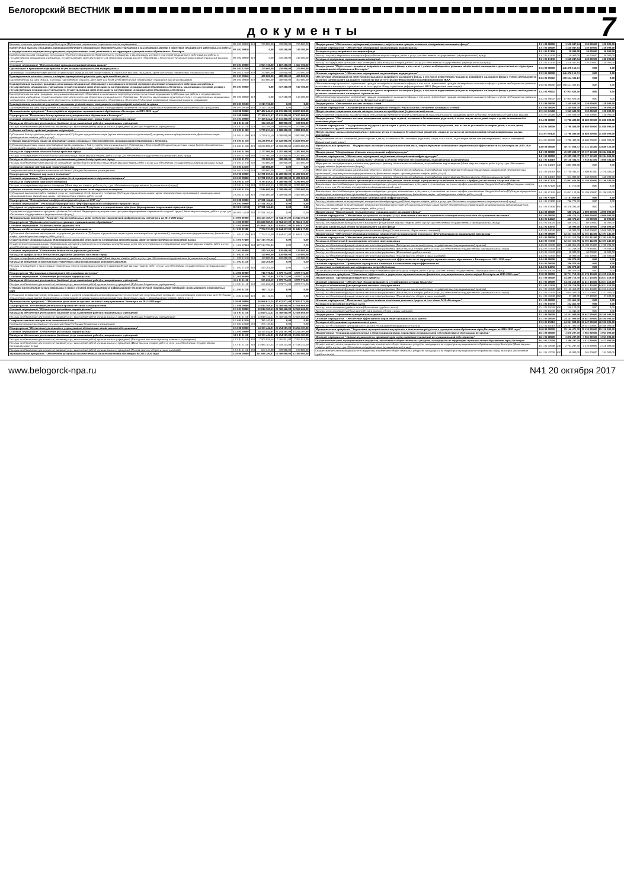Белогорский ВЕСТНИК
документы
7
| Выплаты почетным гражданам города Белогорск (Публичные нормативные социальные выплаты гражданам) | 09 1 02 90030 | 310 | 720 000,00 | 720 000,00 | 720 000,00 |
| Ежемесячная выплата гражданам, проходящим обучение в медицинском образовательном учреждении и заключившим договор о подготовке медицинского работника для работы в государственном медицинском учреждении, осуществляющем свою деятельность на территории муниципального образования г. Белогорск | 09 1 02 90050 | | 0,00 | 310 500,00 | 310 500,00 |
| Ежемесячная выплата гражданам, проходящим обучение в медицинском образовательном учреждении и заключившим договор о подготовке медицинского работника для работы в государственном медицинском учреждении, осуществляющем свою деятельность на территории муниципального образования г. Белогорск (Публичные нормативные социальные выплаты гражданам) | 09 1 02 90050 | 310 | 0,00 | 310 500,00 | 310 500,00 |
| Основное мероприятие "Предоставление гражданам единовременных выплат" | 09 1 03 00000 | | 2 963 738,00 | 1 167 500,00 | 1 167 500,00 |
| Организация и проведение мероприятий по реализации муниципальной подпрограммы | 09 1 03 12340 | | 250 000,00 | 250 000,00 | 250 000,00 |
| Организация и проведение мероприятий по реализации муниципальной подпрограммы (Социальные выплаты гражданам, кроме публичных нормативных социальных выплат) | 09 1 03 12340 | 320 | 250 000,00 | 250 000,00 | 250 000,00 |
| Единовременная выплата семьям, в которых одновременно родилось двое, трое или более детей | 09 1 03 90040 | | 400 000,00 | 400 000,00 | 400 000,00 |
| Единовременная выплата семьям, в которых одновременно родилось двое, трое или более детей (Публичные нормативные социальные выплаты гражданам) | 09 1 03 90040 | 310 | 400 000,00 | 400 000,00 | 400 000,00 |
| Единовременная выплата гражданам, получившим медицинское образование и являющимся стороной договора о подготовке медицинского работника для работы в государственном медицинском учреждении, осуществляющем свою деятельность на территории муниципального образования г. Белогорск, заключившим трудовой договор с государственным медицинским учреждением, осуществляющим свою деятельность на территории муниципального образования г. Белогорск | 09 1 03 90060 | | 0,00 | 517 500,00 | 517 500,00 |
| Единовременная выплата гражданам, получившим медицинское образование и являющимся стороной договора о подготовке медицинского работника для работы в государственном медицинском учреждении, осуществляющем свою деятельность на территории муниципального образования г. Белогорск, заключившим трудовой договор с государственным медицинским учреждением, осуществляющим свою деятельность на территории муниципального образования г. Белогорск (Публичные нормативные социальные выплаты гражданам) | 09 1 03 90060 | 310 | 0,00 | 517 500,00 | 517 500,00 |
| Единовременная выплата на улучшение жилищных условий лицам, находящимся в координарной жизненной ситуации | 09 1 03 90100 | | 2 313 738,00 | 0,00 | 0,00 |
| Единовременная выплата на улучшение жилищных условий лицам, находящимся в координарной жизненной ситуации (Публичные нормативные социальные выплаты гражданам) | 09 1 03 90100 | 310 | 2 313 738,00 | 0,00 | 0,00 |
| Муниципальная программа "Благоустройство территории муниципального образования г.Белогорск на 2015-2020 годы" | 10 0 00 00000 | | 117 402 646,25 | 68 835 800,00 | 68 835 800,00 |
| Подпрограмма "Повышение благоустроенности муниципального образования г.Белогорск" | 10 1 00 00000 | | 77 109 622,47 | 57 635 800,00 | 57 635 800,00 |
| Основное мероприятие "Обеспечение мероприятий по повышению уровня благоустроенности города" | 10 1 01 00000 | | 77 109 622,47 | 57 635 800,00 | 57 635 800,00 |
| Расходы на обеспечение деятельности (оказание услуг, выполнение работ) муниципальных учреждений | 10 1 01 11110 | | 194 189,50 | 100 000,00 | 100 000,00 |
| Расходы на обеспечение деятельности (оказание услуг, выполнение работ) муниципальных учреждений (Субсидии бюджетным учреждениям) | 10 1 01 11110 | 610 | 194 189,50 | 100 000,00 | 100 000,00 |
| Субсидия на благоустройство дворовых территорий | 10 1 01 11200 | | 5 779 633,10 | 2 000 000,00 | 2 000 000,00 |
| Субсидия на благоустройство дворовых территорий (Субсидии юридическим лицам (кроме некоммерческих организаций), индивидуальным предпринимателям, физическим лицам - производителям товаров, работ, услуг) | 10 1 01 11200 | 810 | 5 779 633,10 | 2 000 000,00 | 2 000 000,00 |
| Субсидия юридическим лицам на возмещение затрат, связанных с благоустройством муниципального образования г. Белогорск | 10 1 01 11250 | | 68 238 099,87 | 53 028 000,00 | 53 028 000,00 |
| Субсидия юридическим лицам на возмещение затрат, связанных с благоустройством муниципального образования г. Белогорск (Субсидии юридическим лицам (кроме некоммерческих организаций), индивидуальным предпринимателям, физическим лицам - производителям товаров, работ, услуг) | 10 1 01 11250 | 810 | 68 238 099,87 | 53 028 000,00 | 53 028 000,00 |
| Расходы по содержанию объектов благоустройства города | 10 1 01 11260 | | 2 377 900,00 | 2 207 800,00 | 2 207 800,00 |
| Расходы по содержанию объектов благоустройства города (Иные закупки товаров, работ и услуг для обеспечения государственных (муниципальных) нужд) | 10 1 01 11260 | 240 | 2 377 900,00 | 2 207 800,00 | 2 207 800,00 |
| Расходы на обеспечение мероприятий по повышению уровня благоустройства города | 10 1 01 11270 | | 170 000,00 | 300 000,00 | 300 000,00 |
| Расходы на обеспечение мероприятий по повышению уровня благоустройства города (Иные закупки товаров, работ и услуг для обеспечения государственных (муниципальных) нужд) | 10 1 01 11270 | 240 | 170 000,00 | 300 000,00 | 300 000,00 |
| Совершенствование материально-технической базы | 10 1 01 12350 | | 349 800,00 | 0,00 | 0,00 |
| Совершенствование материально-технической базы (Субсидии бюджетным учреждениям) | 10 1 01 12350 | 610 | 349 800,00 | 0,00 | 0,00 |
| Подпрограмма "Развитие наружного освещения" | 10 2 00 00000 | | 12 701 859,33 | 11 200 000,00 | 11 200 000,00 |
| Основное мероприятие "Содержание и ремонт сетей муниципального наружного освещения" | 10 2 01 00000 | | 12 701 859,33 | 11 200 000,00 | 11 200 000,00 |
| Расходы по содержанию наружного освещения | 10 2 01 11210 | | 9 785 859,33 | 8 700 000,00 | 8 700 000,00 |
| Расходы по содержанию наружного освещения (Иные закупки товаров, работ и услуг для обеспечения государственных (муниципальных) нужд) | 10 2 01 11210 | 240 | 9 785 859,33 | 8 700 000,00 | 8 700 000,00 |
| Субсидия на выполнение работ, оказание услуг по содержанию сетей наружного освещения | 10 2 01 11220 | | 2 916 000,00 | 2 500 000,00 | 2 500 000,00 |
| Субсидия на выполнение работ, оказание услуг по содержанию сетей наружного освещения (Субсидии юридическим лицам (кроме некоммерческих организаций), индивидуальным предпринимателям, физическим лицам - производителям товаров, работ, услуг) | 10 2 01 11220 | 810 | 2 916 000,00 | 2 500 000,00 | 2 500 000,00 |
| Подпрограмма "Формирование комфортной городской среды на 2017 год" | 10 3 00 00000 | | 27 591 164,45 | 0,00 | 0,00 |
| Основное мероприятие: "Реализация мероприятий в сфере формирования комфортной городской среды" | 10 3 01 00000 | | 27 591 164,45 | 0,00 | 0,00 |
| Поддержка государственных программ субъектов Российской Федерации и муниципальных программ формирования современной городской среды | 10 3 01 L5550 | | 27 591 164,45 | 0,00 | 0,00 |
| Поддержка государственных программ субъектов Российской Федерации и муниципальных программ формирования современной городской среды (Иные закупки товаров, работ и услуг для обеспечения государственных (муниципальных) нужд) | 10 3 01 L5550 | 240 | 27 591 164,45 | 0,00 | 0,00 |
| Муниципальная программа "Развитие сети автомобильных дорог и объектов транспортной инфраструктуры г.Белогорск на 2015-2020 годы" | 11 0 00 00000 | | 136 325 369,77 | 16 944 391,00 | 15 944 391,00 |
| Подпрограмма "Дорожная деятельность в границах муниципального образования" | 11 1 00 00000 | | 135 608 989,93 | 12 964 617,00 | 11 964 617,00 |
| Основное мероприятие "Развитие улично-дорожной сети" | 11 1 01 00000 | | 135 068 328,93 | 12 844 617,00 | 11 844 617,00 |
| Субсидия на обеспечение мероприятий по дорожной деятельности | 11 1 01 11300 | | 7 754 533,00 | 12 844 617,00 | 11 844 617,00 |
| Субсидия на обеспечение мероприятий по дорожной деятельности (Субсидии юридическим лицам (кроме некоммерческих организаций), индивидуальным предпринимателям, физическим лицам - производителям товаров, работ, услуг) | 11 1 01 11300 | 810 | 7 754 533,00 | 12 844 617,00 | 11 844 617,00 |
| Осуществление муниципальными образованиями дорожной деятельности в отношении автомобильных дорог местного значения и сооружений на них | 11 1 01 S7480 | | 127 313 795,93 | 0,00 | 0,00 |
| Осуществление муниципальными образованиями дорожной деятельности в отношении автомобильных дорог местного значения и сооружений на них (Иные закупки товаров, работ и услуг для обеспечения государственных (муниципальных) нужд) | 11 1 01 S7480 | 240 | 127 313 795,93 | 0,00 | 0,00 |
| Основное мероприятие "Обеспечение безопасности дорожного движения" | 11 1 02 00000 | | 540 261,00 | 120 000,00 | 120 000,00 |
| Расходы по профилактике безопасности дорожного движения населения города | 11 1 02 11310 | | 120 000,00 | 120 000,00 | 120 000,00 |
| Расходы по профилактике безопасности дорожного движения населения города (Иные закупки товаров, работ и услуг для обеспечения государственных (муниципальных) нужд) | 11 1 02 11310 | 240 | 120 000,00 | 120 000,00 | 120 000,00 |
| Расходы по внедрению и эксплуатации технических средств организации дорожного движения | 11 1 02 11320 | | 420 261,00 | 0,00 | 0,00 |
| Расходы по внедрению и эксплуатации технических средств организации дорожного движения (Иные закупки товаров, работ и услуг для обеспечения государственных (муниципальных) нужд) | 11 1 02 11320 | 240 | 420 261,00 | 0,00 | 0,00 |
| Подпрограмма "Организация транспортного обслуживания населения" | 11 2 00 00000 | | 716 770,84 | 3 979 774,00 | 3 979 774,00 |
| Основное мероприятие "Обеспечение реализации подпрограммы" | 11 2 01 00000 | | 716 770,84 | 3 979 774,00 | 3 979 774,00 |
| Расходы на обеспечение деятельности (оказание услуг, выполнение работ) муниципальных учреждений | 11 2 01 11110 | | 555 658,59 | 3 979 774,00 | 3 979 774,00 |
| Расходы на обеспечение деятельности (оказание услуг, выполнение работ) муниципальных учреждений (Субсидии бюджетным учреждениям) | 11 2 01 11110 | 610 | 555 658,59 | 3 979 774,00 | 3 979 774,00 |
| Субсидия на возмещение затрат, возникших в связи с уплатой вознаграждения за информационно-технологическое сопровождение операций с использованием транспортных карт | 11 2 01 11350 | | 161 112,25 | 0,00 | 0,00 |
| Субсидия на возмещение затрат, возникших в связи с уплатой вознаграждения за информационно-технологическое сопровождение операций с использованием транспортных карт (Субсидии юридическим лицам (кроме некоммерческих организаций), индивидуальным предпринимателям, физическим лицам - производителям товаров, работ, услуг) | 11 2 01 11350 | 810 | 161 112,25 | 0,00 | 0,00 |
| Муниципальная программа "Обеспечение деятельности органов местного самоуправления г. Белогорск на 2015-2020 годы" | 12 0 00 00000 | | 46 968 012,54 | 47 822 973,00 | 47 822 973,00 |
| Подпрограмма "Обеспечение деятельности органов местного самоуправления" | 12 1 00 00000 | | 22 814 569,63 | 22 568 668,00 | 22 568 668,00 |
| Основное мероприятие "Обеспечение реализации подпрограммы" | 12 1 01 00000 | | 22 814 569,63 | 22 568 668,00 | 22 568 668,00 |
| Расходы на обеспечение деятельности (оказание услуг, выполнение работ) муниципальных учреждений | 12 1 01 11110 | | 22 049 422,61 | 22 568 668,00 | 22 568 668,00 |
| Расходы на обеспечение деятельности (оказание услуг, выполнение работ) муниципальных учреждений (Субсидии бюджетным учреждениям) | 12 1 01 11110 | 610 | 22 049 422,61 | 22 568 668,00 | 22 568 668,00 |
| Совершенствование материально-технической базы | 12 1 01 12350 | | 765 147,02 | 0,00 | 0,00 |
| Совершенствование материально-технической базы (Субсидии бюджетным учреждениям) | 12 1 01 12350 | 610 | 765 147,02 | 0,00 | 0,00 |
| Подпрограмма "Обеспечение деятельности учреждений по обеспечению хозяйственного обслуживания" | 12 2 00 00000 | | 24 153 442,91 | 25 254 305,00 | 25 254 305,00 |
| Основное мероприятие "Обеспечение реализации подпрограммы" | 12 2 01 00000 | | 24 153 442,91 | 25 254 305,00 | 25 254 305,00 |
| Расходы на обеспечение деятельности (оказание услуг, выполнение работ) муниципальных учреждений | 12 2 01 11110 | | 24 153 442,91 | 25 254 305,00 | 25 254 305,00 |
| Расходы на обеспечение деятельности (оказание услуг, выполнение работ) муниципальных учреждений (Расходы на выплаты персоналу казенных учреждений) | 12 2 01 11110 | 110 | 7 505 928,56 | 7 265 951,00 | 7 265 951,00 |
| Расходы на обеспечение деятельности (оказание услуг, выполнение работ) муниципальных учреждений (Иные закупки товаров, работ и услуг для обеспечения государственных (муниципальных) нужд) | 12 2 01 11110 | 240 | 15 984 167,35 | 17 418 354,00 | 17 418 354,00 |
| Расходы на обеспечение деятельности (оказание услуг, выполнение работ) муниципальных учреждений (Уплата налогов, сборов и иных платежей) | 12 2 01 11110 | 850 | 663 347,00 | 570 000,00 | 570 000,00 |
| Муниципальная программа "Обеспечение доступным и качественным жильем населения г.Белогорск на 2015-2020 годы" | 13 0 00 00000 | | 461 086 280,87 | 12 380 000,00 | 12 380 000,00 |
| Подпрограмма "Обеспечение мероприятий, связанных с переселением граждан из ветхого и аварийного жилищного фонда" | 13 1 00 00000 | | 1 558 047,84 | 250 000,00 | 250 000,00 |
| Основное мероприятие "Обеспечение мероприятий по реализации подпрограммы" | 13 1 01 00000 | | 1 558 047,84 | 250 000,00 | 250 000,00 |
| Расходы по учету аварийного жилищного фонда | 13 1 01 13100 | | 30 000,00 | 30 000,00 | 30 000,00 |
| Расходы по учету аварийного жилищного фонда (Иные закупки товаров, работ и услуг для обеспечения государственных (муниципальных) нужд) | 13 1 01 13100 | 240 | 30 000,00 | 30 000,00 | 30 000,00 |
| Расходы на содержание муниципальных помещений | 13 1 01 13130 | | 1 528 047,84 | 220 000,00 | 220 000,00 |
| Расходы на содержание муниципальных помещений (Иные закупки товаров, работ и услуг для обеспечения государственных (муниципальных) нужд) | 13 1 01 13130 | 240 | 1 528 047,84 | 220 000,00 | 220 000,00 |
| Подпрограмма "Переселение граждан из аварийного жилищного фонда, в том числе с учетом необходимости развития малоэтажного жилищного строительства на территории муниципального образования г.Белогорск" | 13 2 00 00000 | | 446 470 152,53 | 0,00 | 0,00 |
| Основное мероприятие "Обеспечение мероприятий по реализации подпрограммы" | 13 2 01 00000 | | 446 470 152,53 | 0,00 | 0,00 |
| Обеспечение мероприятий по переселению граждан из аварийного жилищного фонда, в том числе переселению граждан из аварийного жилищного фонда с учетом необходимости развития малоэтажного жилищного строительства за счет средств Фонда содействия реформированию ЖКХ | 13 2 01 09502 | | 378 514 332,13 | 0,00 | 0,00 |
| Обеспечение мероприятий по переселению граждан из аварийного жилищного фонда, в том числе переселению граждан из аварийного жилищного фонда с учетом необходимости развития малоэтажного жилищного строительства за счет средств Фонда содействия реформированию ЖКХ (Бюджетные инвестиции) | 13 2 01 09502 | 410 | 378 514 332,13 | 0,00 | 0,00 |
| Обеспечение мероприятий по переселению граждан из аварийного жилищного фонда, в том числе переселению граждан из аварийного жилищного фонда с учетом необходимости развития малоэтажного жилищного строительства | 13 2 01 S9602 | | 67 955 820,40 | 0,00 | 0,00 |
| Обеспечение мероприятий по переселению граждан из аварийного жилищного фонда, в том числе переселению граждан из аварийного жилищного фонда с учетом необходимости развития малоэтажного жилищного строительства (Бюджетные инвестиции) | 13 2 01 S9602 | 410 | 67 955 820,40 | 0,00 | 0,00 |
| Подпрограмма "Обеспечение жильем молодых семей" | 13 3 00 00000 | | 1 349 680,50 | 250 000,00 | 250 000,00 |
| Основное мероприятие "Оказание финансовой поддержки молодым семьям в целях улучшения жилищных условий" | 13 3 01 00000 | | 1 349 680,50 | 250 000,00 | 250 000,00 |
| Предоставление социальных выплат молодым семьям на приобретение (строительство) жилья | 13 3 01 L0200 | | 1 349 680,50 | 250 000,00 | 250 000,00 |
| Предоставление социальных выплат молодым семьям на приобретение (строительство) жилья (Социальные выплаты гражданам, кроме публичных нормативных социальных выплат) | 13 3 01 L0200 | 320 | 1 349 680,50 | 250 000,00 | 250 000,00 |
| Подпрограмма "Обеспечение жилыми помещениями детей-сирот и детей, оставшихся без попечения родителей, а также лиц из числа детей-сирот и детей, оставшихся без попечения родителей" | 13 4 00 00000 | | 11 708 400,00 | 11 880 000,00 | 11 880 000,00 |
| Основное мероприятие "Государственная поддержка детей-сирот и детей, оставшихся без попечения родителей, лиц из числа указанной категории детей, а также детей, находящихся в трудной жизненной ситуации" | 13 4 01 00000 | | 11 708 400,00 | 11 880 000,00 | 11 880 000,00 |
| Предоставление жилых помещений детям-сиротам и детям, оставшимся без попечения родителей, лицам из их числа по договорам найма специализированных жилых помещений | 13 4 01 R0820 | | 11 708 400,00 | 11 880 000,00 | 11 880 000,00 |
| Предоставление жилых помещений детям-сиротам и детям, оставшимся без попечения родителей, лицам из их числа по договорам найма специализированных жилых помещений (Бюджетные инвестиции) | 13 4 01 R0820 | 410 | 11 708 400,00 | 11 880 000,00 | 11 880 000,00 |
| Муниципальная программа "Модернизация жилищно-коммунального комплекса, энергосбережение и повышение энергетической эффективности в г.Белогорск на 2015-2020 годы" | 14 0 00 00000 | | 58 717 038,57 | 55 532 565,00 | 54 680 326,00 |
| Подпрограмма "Модернизация объектов коммунальной инфраструктуры" | 14 1 00 00000 | | 45 399 280,37 | 39 137 123,00 | 38 284 884,00 |
| Основное мероприятие "Обеспечение мероприятий по развитию коммунальной инфраструктуры" | 14 1 01 00000 | | 45 399 280,37 | 39 137 123,00 | 38 284 884,00 |
| Мероприятия по модернизации, капитальному ремонту и ремонту объектов теплоснабжения, водоснабжения водоотведения | 14 1 01 14010 | | 19 138 384,31 | 3 938 823,00 | 3 086 584,00 |
| Мероприятия по модернизации, капитальному ремонту и ремонту объектов теплоснабжения, водоснабжения водоотведения (Иные закупки товаров, работ и услуг для обеспечения государственных (муниципальных) нужд) | 14 1 01 14010 | 240 | 1 095 000,00 | 0,00 | 0,00 |
| Мероприятия по модернизации, капитальному ремонту и ремонту объектов теплоснабжения, водоснабжения водоотведения (Субсидии юридическим лицам (кроме некоммерческих организаций), индивидуальным предпринимателям, физическим лицам - производителям товаров, работ, услуг) | 14 1 01 14010 | 810 | 17 730 384,31 | 3 608 823,00 | 2 756 584,00 |
| Мероприятия по модернизации, капитальному ремонту и ремонту объектов теплоснабжения, водоснабжения водоотведения (Уплата налогов, сборов и иных платежей) | 14 1 01 14010 | 850 | 313 000,00 | 330 000,00 | 330 000,00 |
| Компенсация теплоснабжающим организациям выпадающих доходов, возникающих в результате установления льготных тарифов для населения Амурской области | 14 1 01 87120 | | 15 093 836,98 | 35 198 300,00 | 35 198 300,00 |
| Компенсация теплоснабжающим организациям выпадающих доходов, возникающих в результате установления льготных тарифов для населения Амурской области (Иные закупки товаров, работ и услуг для обеспечения государственных (муниципальных) нужд) | 14 1 01 87120 | 240 | 41 716,00 | 0,00 | 0,00 |
| Компенсация теплоснабжающим организациям выпадающих доходов, возникающих в результате установления льготных тарифов для населения Амурской области (Субсидии юридическим лицам (кроме некоммерческих организаций), индивидуальным предпринимателям, физическим лицам - производителям товаров, работ, услуг) | 14 1 01 87120 | 810 | 15 052 120,98 | 35 198 300,00 | 35 198 300,00 |
| Расходы, направляемые на модернизацию коммунальной инфраструктуры | 14 1 01 S7400 | | 11 167 059,08 | 0,00 | 0,00 |
| Расходы, направляемые на модернизацию коммунальной инфраструктуры (Иные закупки товаров, работ и услуг для обеспечения государственных (муниципальных) нужд) | 14 1 01 S7400 | 240 | 788 774,60 | 0,00 | 0,00 |
| Расходы, направляемые на модернизацию коммунальной инфраструктуры (Субсидии юридическим лицам (кроме некоммерческих организаций), индивидуальным предпринимателям, физическим лицам - производителям товаров, работ, услуг) | 14 1 01 S7400 | 810 | 10 378 284,48 | 0,00 | 0,00 |
| Подпрограмма "Капитальный, текущий ремонт муниципального жилищного фонда" | 14 2 00 00000 | | 608 374,21 | 4 000 000,00 | 4 000 000,00 |
| Основное мероприятие "Обеспечение доступности жилищных услуг, повышение качества и надежности жилищно-коммунального обслуживания населения" | 14 2 01 00000 | | 608 374,21 | 4 000 000,00 | 4 000 000,00 |
| Расходы по содержанию муниципального жилищного фонда | 14 2 01 14020 | | 468 374,21 | 60 000,00 | 60 000,00 |
| Расходы по содержанию муниципального жилищного фонда (Иные закупки товаров, работ и услуг для обеспечения государственных (муниципальных) нужд) | 14 2 01 14020 | 240 | 468 374,21 | 60 000,00 | 60 000,00 |
| Взносы на капитальный ремонт муниципального жилого фонда | 14 2 01 14030 | | 140 000,00 | 3 940 000,00 | 3 940 000,00 |
| Взносы на капитальный ремонт муниципального жилого фонда (Уплата налогов, сборов и иных платежей) | 14 2 01 14030 | 850 | 140 000,00 | 3 940 000,00 | 3 940 000,00 |
| Подпрограмма "Обеспечение реализации основных направлений муниципальной политики в сфере реализации муниципальной программы" | 14 3 00 00000 | | 12 313 313,59 | 12 395 442,00 | 12 395 442,00 |
| Основное мероприятие "Обеспечение реализации подпрограммы" | 14 3 01 00000 | | 12 313 313,59 | 12 395 442,00 | 12 395 442,00 |
| Расходы на обеспечение функций органов местного самоуправления | 14 3 01 33330 | | 12 313 313,59 | 12 395 442,00 | 12 395 442,00 |
| Расходы на обеспечение функций органов местного самоуправления (Расходы на выплаты персоналу государственных (муниципальных) органов) | 14 3 01 33330 | 120 | 11 480 065,59 | 11 199 204,00 | 11 199 204,00 |
| Расходы на обеспечение функций органов местного самоуправления (Иные закупки товаров, работ и услуг для обеспечения государственных (муниципальных) нужд) | 14 3 01 33330 | 240 | 753 248,00 | 779 938,00 | 779 938,00 |
| Расходы на обеспечение функций органов местного самоуправления (Исполнение судебных актов) | 14 3 01 33330 | 830 | 50 000,00 | 50 000,00 | 50 000,00 |
| Расходы на обеспечение функций органов местного самоуправления (Уплата налогов, сборов и иных платежей) | 14 3 01 33330 | 850 | 30 000,00 | 366 300,00 | 366 300,00 |
| Подпрограмма "Энергосбережение и повышение энергетической эффективности на территории муниципального образования г. Белогорск на 2015-2020 годы" | 14 4 00 00000 | | 396 070,40 | 0,00 | 0,00 |
| Основное мероприятие "Проведение мероприятий влияющих на повышение энергоэффективности" | 14 4 01 00000 | | 396 070,40 | 0,00 | 0,00 |
| Технические и технологические мероприятия энергосбережения | 14 4 01 14050 | | 396 070,40 | 0,00 | 0,00 |
| Технические и технологические мероприятия энергосбережения (Иные закупки товаров, работ и услуг для обеспечения государственных (муниципальных) нужд) | 14 4 01 14050 | 240 | 396 070,40 | 0,00 | 0,00 |
| Муниципальная программа "Повышение эффективности управления муниципальными финансами и муниципальным долгом города Белогорск на 2015-2020 годы" | 15 0 00 00000 | | 38 731 719,30 | 43 278 458,00 | 43 229 458,00 |
| Подпрограмма "Организация бюджетного процесса" | 15 1 00 00000 | | 14 490 719,30 | 14 631 458,00 | 14 631 458,00 |
| Основное мероприятие "Обеспечение сбалансированности и устойчивости местных бюджетов" | 15 1 01 00000 | | 14 238 258,00 | 14 631 458,00 | 14 631 458,00 |
| Расходы на обеспечение функций органов местного самоуправления | 15 1 01 33330 | | 14 238 258,00 | 14 631 458,00 | 14 631 458,00 |
| Расходы на обеспечение функций органов местного самоуправления (Расходы на выплаты персоналу государственных (муниципальных) органов) | 15 1 01 33330 | 120 | 13 166 458,00 | 13 266 458,00 | 13 266 458,00 |
| Расходы на обеспечение функций органов местного самоуправления (Иные закупки товаров, работ и услуг для обеспечения государственных (муниципальных) нужд) | 15 1 01 33330 | 240 | 1 044 400,00 | 1 337 600,00 | 1 337 600,00 |
| Расходы на обеспечение функций органов местного самоуправления (Уплата налогов, сборов и иных платежей) | 15 1 01 33330 | 850 | 27 400,00 | 27 400,00 | 27 400,00 |
| Основное мероприятие " Исполнение судебных актов по взысканию денежных средств за счет казны МО г.Белогорск" | 15 1 02 00000 | | 252 461,30 | 0,00 | 0,00 |
| Расходы по исполнению судебных актов | 15 1 02 15030 | | 252 461,30 | 0,00 | 0,00 |
| Расходы по исполнению судебных актов (Исполнение судебных актов) | 15 1 02 15030 | 830 | 238 120,00 | 0,00 | 0,00 |
| Расходы по исполнению судебных актов (Уплата налогов, сборов и иных платежей) | 15 1 02 15030 | 850 | 14 341,30 | 0,00 | 0,00 |
| Подпрограмма "Управление муниципальным долгом" | 15 2 00 00000 | | 24 241 000,00 | 28 647 000,00 | 28 598 000,00 |
| Основное мероприятие "Обеспечение эффективного управления муниципальным долгом" | 15 2 01 00000 | | 24 241 000,00 | 28 647 000,00 | 28 598 000,00 |
| Расходы на обслуживание муниципального долга | 15 2 01 15010 | | 24 241 000,00 | 28 647 000,00 | 28 598 000,00 |
| Расходы на обслуживание муниципального долга (Обслуживание муниципального долга) | 15 2 01 15010 | 730 | 24 241 000,00 | 28 647 000,00 | 28 598 000,00 |
| Муниципальная программа "Управление муниципальным имуществом и земельными ресурсами в муниципальном образовании город Белогорск на 2016-2020 годы" | 16 0 00 00000 | | 19 146 475,70 | 19 138 000,00 | 19 138 000,00 |
| Подпрограмма "Муниципальная политика в области приватизации, управления муниципальной собственностью и земельными ресурсами" | 16 1 00 00000 | | 3 876 297,70 | 3 965 000,00 | 3 965 000,00 |
| Основное мероприятие "Оценка недвижимости, признание прав и регулирование отношений по муниципальной собственности" | 16 1 01 00000 | | 3 876 297,70 | 3 965 000,00 | 3 965 000,00 |
| Осуществление учета муниципального имущества, вовлечение в оборот земельных ресурсов, находящихся на территории муниципального образования город Белогорск | 16 1 01 47000 | | 3 386 297,70 | 3 475 000,00 | 3 475 000,00 |
| Осуществление учета муниципального имущества, вовлечение в оборот земельных ресурсов, находящихся на территории муниципального образования город Белогорск (Иные закупки товаров, работ и услуг для обеспечения государственных (муниципальных) нужд) | 16 1 01 47000 | 240 | 2 724 297,70 | 2 310 000,00 | 2 310 000,00 |
| Осуществление учета муниципального имущества, вовлечение в оборот земельных ресурсов, находящихся на территории муниципального образования город Белогорск (Исполнение судебных актов) | 16 1 01 47000 | 830 | 50 000,00 | 265 000,00 | 265 000,00 |
www.belogorck-npa.ru N41 20 октября 2017